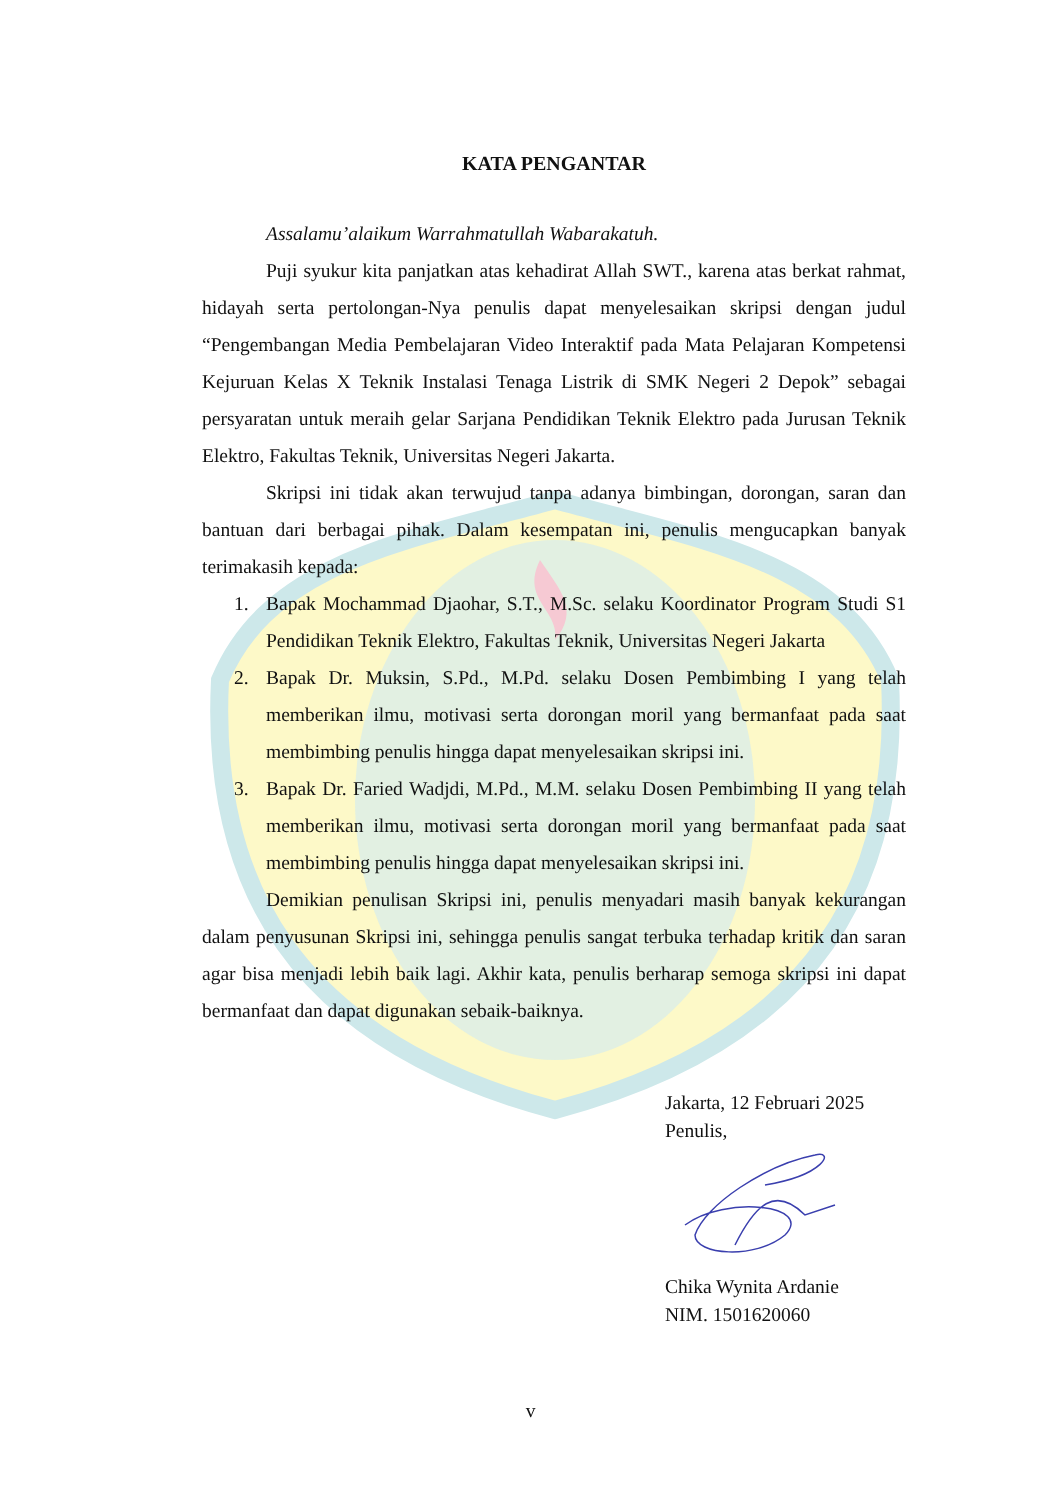KATA PENGANTAR
Assalamu’alaikum Warrahmatullah Wabarakatuh.
Puji syukur kita panjatkan atas kehadirat Allah SWT., karena atas berkat rahmat, hidayah serta pertolongan-Nya penulis dapat menyelesaikan skripsi dengan judul “Pengembangan Media Pembelajaran Video Interaktif pada Mata Pelajaran Kompetensi Kejuruan Kelas X Teknik Instalasi Tenaga Listrik di SMK Negeri 2 Depok” sebagai persyaratan untuk meraih gelar Sarjana Pendidikan Teknik Elektro pada Jurusan Teknik Elektro, Fakultas Teknik, Universitas Negeri Jakarta.
Skripsi ini tidak akan terwujud tanpa adanya bimbingan, dorongan, saran dan bantuan dari berbagai pihak. Dalam kesempatan ini, penulis mengucapkan banyak terimakasih kepada:
1. Bapak Mochammad Djaohar, S.T., M.Sc. selaku Koordinator Program Studi S1 Pendidikan Teknik Elektro, Fakultas Teknik, Universitas Negeri Jakarta
2. Bapak Dr. Muksin, S.Pd., M.Pd. selaku Dosen Pembimbing I yang telah memberikan ilmu, motivasi serta dorongan moril yang bermanfaat pada saat membimbing penulis hingga dapat menyelesaikan skripsi ini.
3. Bapak Dr. Faried Wadjdi, M.Pd., M.M. selaku Dosen Pembimbing II yang telah memberikan ilmu, motivasi serta dorongan moril yang bermanfaat pada saat membimbing penulis hingga dapat menyelesaikan skripsi ini.
Demikian penulisan Skripsi ini, penulis menyadari masih banyak kekurangan dalam penyusunan Skripsi ini, sehingga penulis sangat terbuka terhadap kritik dan saran agar bisa menjadi lebih baik lagi. Akhir kata, penulis berharap semoga skripsi ini dapat bermanfaat dan dapat digunakan sebaik-baiknya.
Jakarta, 12 Februari 2025
Penulis,
Chika Wynita Ardanie
NIM. 1501620060
v